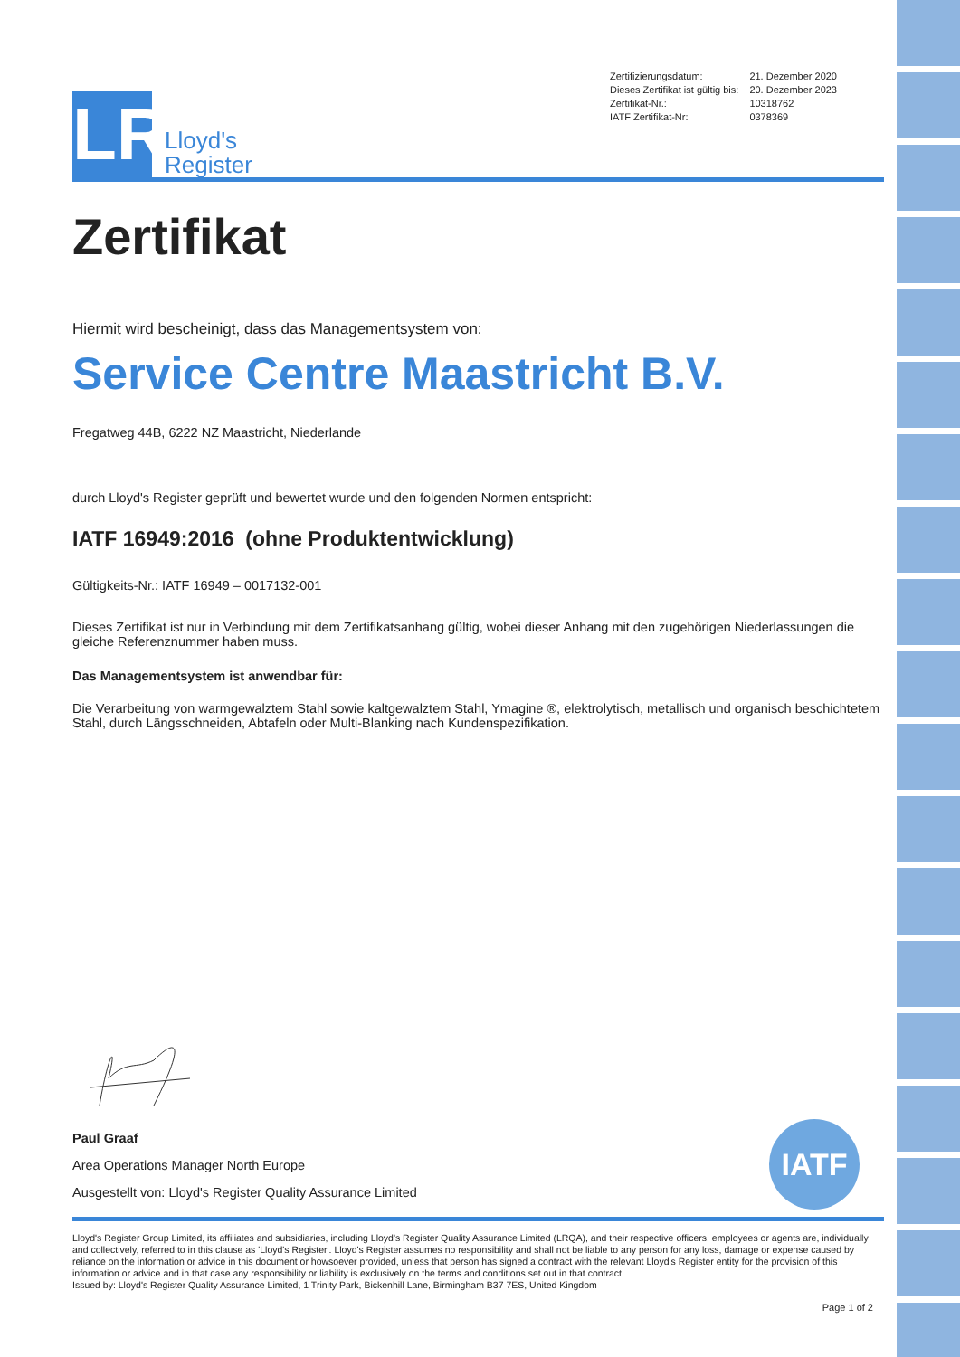LR
Lloyd's
Register
| Zertifizierungsdatum: | 21. Dezember 2020 |
| Dieses Zertifikat ist gültig bis: | 20. Dezember 2023 |
| Zertifikat-Nr.: | 10318762 |
| IATF Zertifikat-Nr: | 0378369 |
Zertifikat
Hiermit wird bescheinigt, dass das Managementsystem von:
Service Centre Maastricht B.V.
Fregatweg 44B, 6222 NZ Maastricht, Niederlande
durch Lloyd's Register geprüft und bewertet wurde und den folgenden Normen entspricht:
IATF 16949:2016 (ohne Produktentwicklung)
Gültigkeits-Nr.: IATF 16949 – 0017132-001
Dieses Zertifikat ist nur in Verbindung mit dem Zertifikatsanhang gültig, wobei dieser Anhang mit den zugehörigen Niederlassungen die gleiche Referenznummer haben muss.
Das Managementsystem ist anwendbar für:
Die Verarbeitung von warmgewalztem Stahl sowie kaltgewalztem Stahl, Ymagine ®, elektrolytisch, metallisch und organisch beschichtetem Stahl, durch Längsschneiden, Abtafeln oder Multi-Blanking nach Kundenspezifikation.
Paul Graaf
Area Operations Manager North Europe
Ausgestellt von: Lloyd's Register Quality Assurance Limited
IATF
Lloyd's Register Group Limited, its affiliates and subsidiaries, including Lloyd's Register Quality Assurance Limited (LRQA), and their respective officers, employees or agents are, individually and collectively, referred to in this clause as 'Lloyd's Register'. Lloyd's Register assumes no responsibility and shall not be liable to any person for any loss, damage or expense caused by reliance on the information or advice in this document or howsoever provided, unless that person has signed a contract with the relevant Lloyd's Register entity for the provision of this information or advice and in that case any responsibility or liability is exclusively on the terms and conditions set out in that contract.
Issued by: Lloyd's Register Quality Assurance Limited, 1 Trinity Park, Bickenhill Lane, Birmingham B37 7ES, United Kingdom
Page 1 of 2